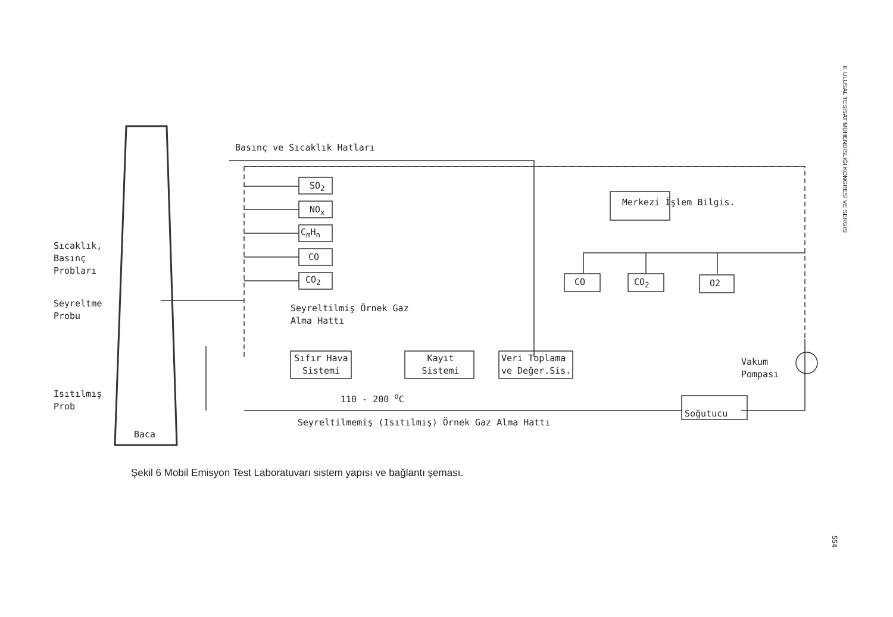Basınç ve Sıcaklık Hatları
SO<sub>2</sub>
NO<sub>x</sub>
C<sub>m</sub>H<sub>n</sub>
CO
CO<sub>2</sub>
Merkezi İşlem Bilgis.
CO CO<sub>2</sub> O2
Sıcaklık, Basınç Probları
Seyreltme Probu
Seyreltilmiş Örnek Gaz Alma Hattı
Sıfır Hava Sistemi
Kayıt Sistemi
Veri Toplama ve Değer.Sis.
Vakum Pompası
Isıtılmış Prob
110 - 200 <sup>o</sup>C
Soğutucu
Seyreltilmemiş (Isıtılmış) Örnek Gaz Alma Hattı
Baca
Şekil 6 Mobil Emisyon Test Laboratuvarı sistem yapısı ve bağlantı şeması.
II. ULUSAL TESİSAT MÜHENDİSLİĞİ KONGRESİ VE SERGİSİ
554